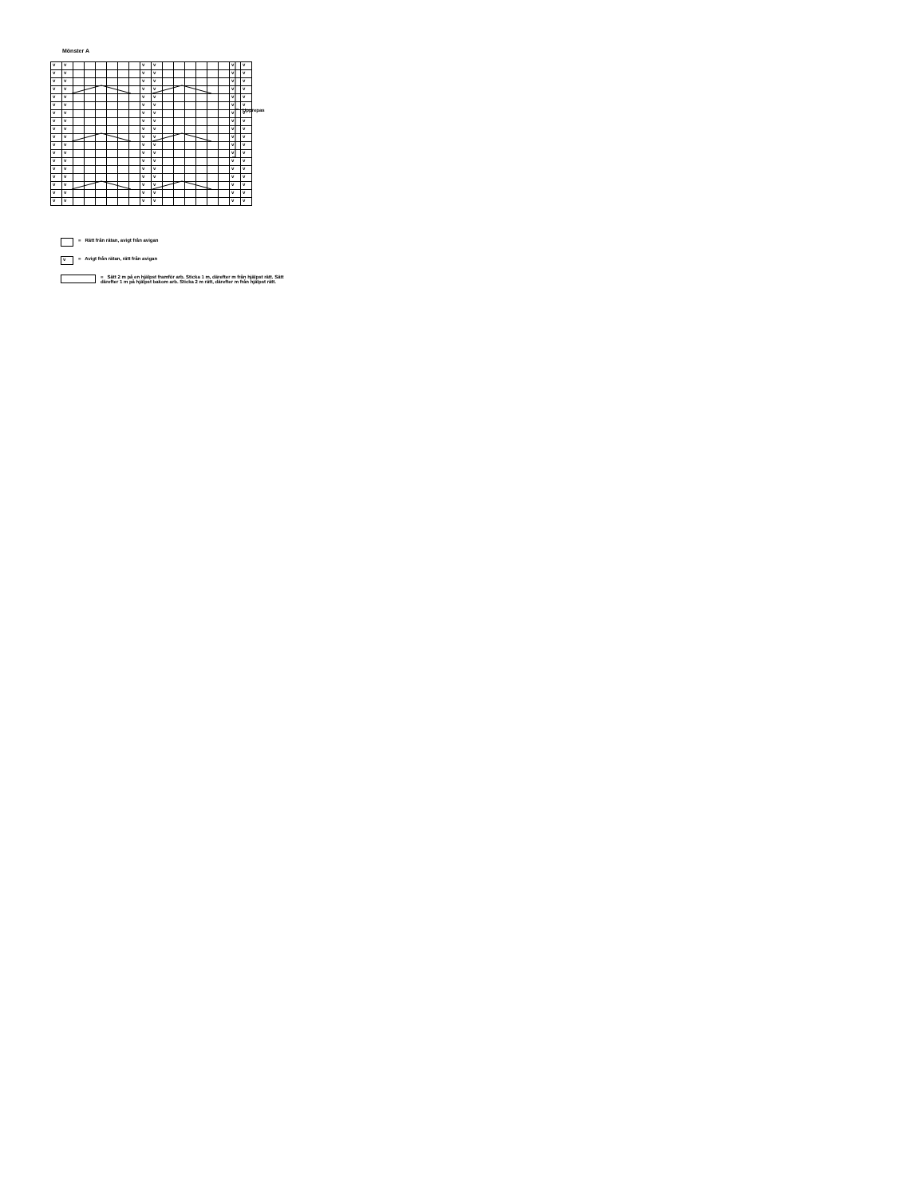Mönster A
| v | v | | | | | | | v | v | | | | | | | v | v |
| v | v | | | | | | | v | v | | | | | | | v | v |
| v | v | | | | | | | v | v | | | | | | | v | v |
| v | v | | | | | | | v | v | | | | | | | v | v |
| v | v | | | | | | | v | v | | | | | | | v | v |
| v | v | | | | | | | v | v | | | | | | | v | v |
| v | v | | | | | | | v | v | | | | | | | v | v |
| v | v | | | | | | | v | v | | | | | | | v | v |
| v | v | | | | | | | v | v | | | | | | | v | v |
| v | v | | | | | | | v | v | | | | | | | v | v |
| v | v | | | | | | | v | v | | | | | | | v | v |
| v | v | | | | | | | v | v | | | | | | | v | v |
| v | v | | | | | | | v | v | | | | | | | v | v |
| v | v | | | | | | | v | v | | | | | | | v | v |
| v | v | | | | | | | v | v | | | | | | | v | v |
| v | v | | | | | | | v | v | | | | | | | v | v |
| v | v | | | | | | | v | v | | | | | | | v | v |
| v | v | | | | | | | v | v | | | | | | | v | v |
Upprepas
= Rätt från rätan, avigt från avigan
v = Avigt från rätan, rätt från avigan
= Sätt 2 m på en hjälpst framför arb. Sticka 1 m, därefter m från hjälpst rätt. Sätt därefter 1 m på hjälpst bakom arb. Sticka 2 m rätt, därefter m från hjälpst rätt.